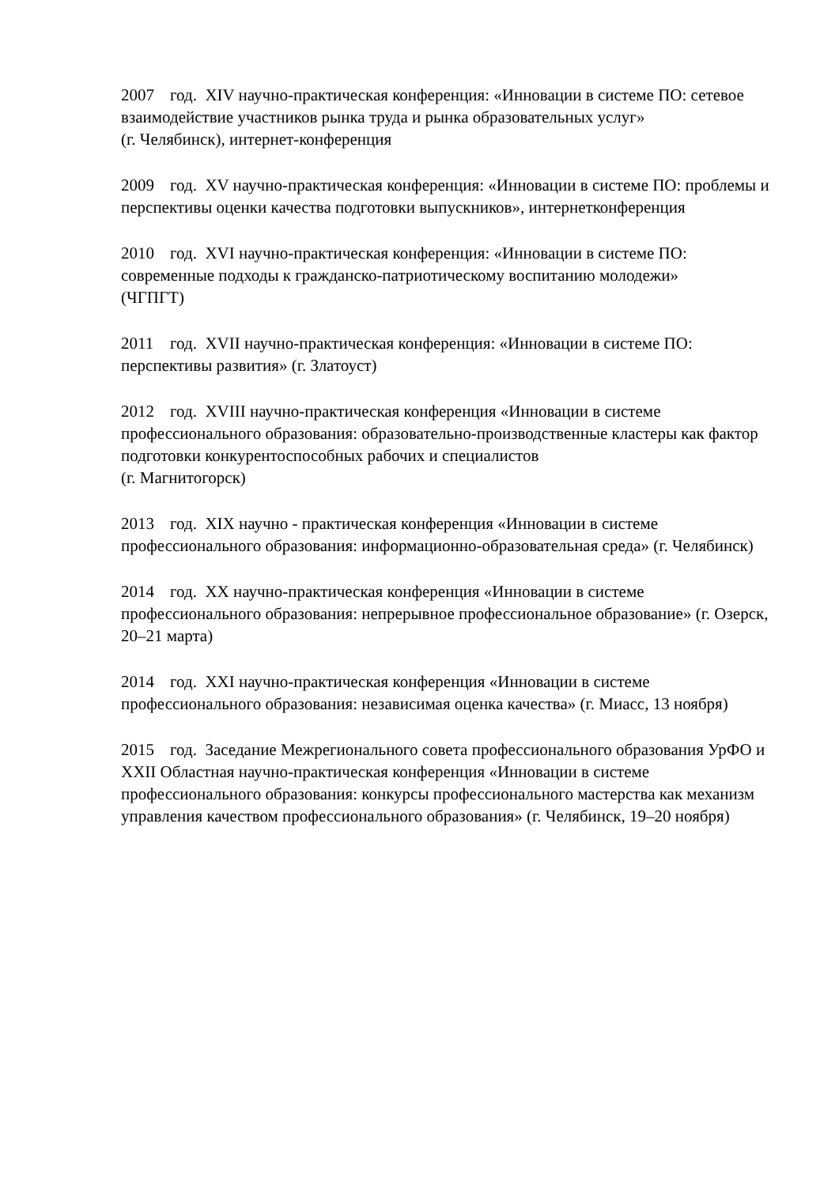2007 год. XIV научно-практическая конференция: «Инновации в системе ПО: сетевое взаимодействие участников рынка труда и рынка образовательных услуг»
(г. Челябинск), интернет-конференция
2009 год. XV научно-практическая конференция: «Инновации в системе ПО: проблемы и перспективы оценки качества подготовки выпускников», интернетконференция
2010 год. XVI научно-практическая конференция: «Инновации в системе ПО:
современные подходы к гражданско-патриотическому воспитанию молодежи»
(ЧГПГТ)
2011 год. XVII научно-практическая конференция: «Инновации в системе ПО:
перспективы развития» (г. Златоуст)
2012 год. XVIII научно-практическая конференция «Инновации в системе профессионального образования: образовательно-производственные кластеры как фактор подготовки конкурентоспособных рабочих и специалистов
(г. Магнитогорск)
2013 год. XIX научно - практическая конференция «Инновации в системе профессионального образования: информационно-образовательная среда» (г. Челябинск)
2014 год. XX научно-практическая конференция «Инновации в системе профессионального образования: непрерывное профессиональное образование» (г. Озерск, 20–21 марта)
2014 год. XXI научно-практическая конференция «Инновации в системе профессионального образования: независимая оценка качества» (г. Миасс, 13 ноября)
2015 год. Заседание Межрегионального совета профессионального образования УрФО и XXII Областная научно-практическая конференция «Инновации в системе профессионального образования: конкурсы профессионального мастерства как механизм управления качеством профессионального образования» (г. Челябинск, 19–20 ноября)